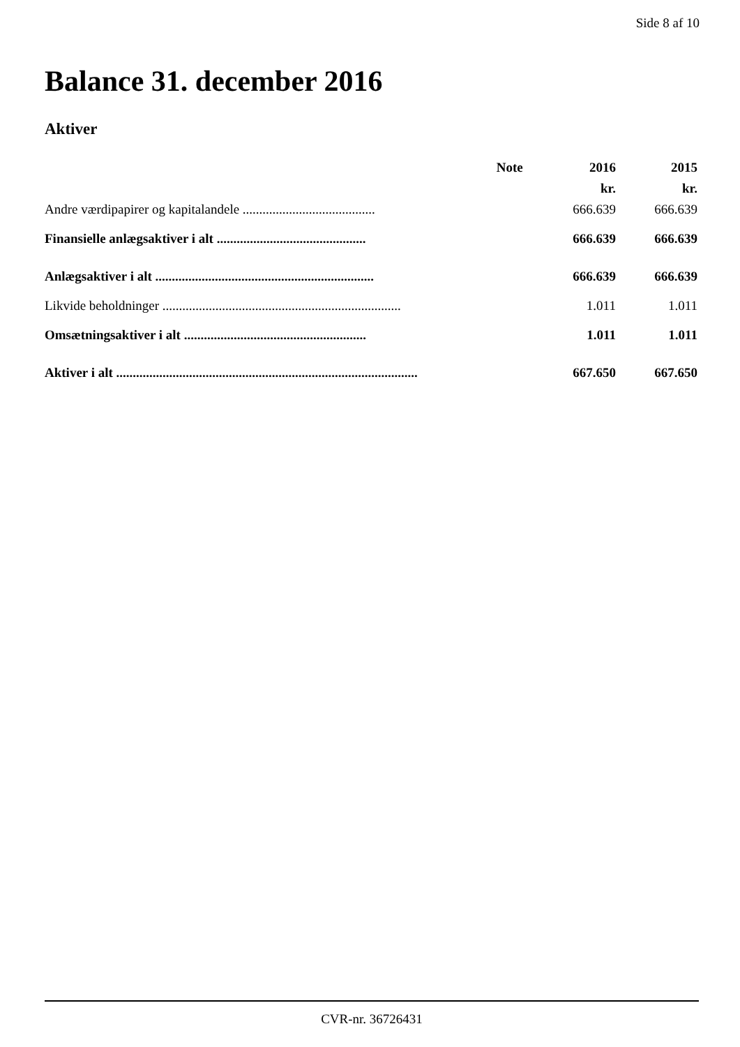Side 8 af 10
Balance 31. december 2016
Aktiver
| | Note | 2016 | 2015 |
| --- | --- | --- | --- |
| | | kr. | kr. |
| Andre værdipapirer og kapitalandele ........................................ | | 666.639 | 666.639 |
| Finansielle anlægsaktiver i alt ............................................. | | 666.639 | 666.639 |
| Anlægsaktiver i alt .................................................................. | | 666.639 | 666.639 |
| Likvide beholdninger ........................................................................ | | 1.011 | 1.011 |
| Omsætningsaktiver i alt ....................................................... | | 1.011 | 1.011 |
| Aktiver i alt ........................................................................................... | | 667.650 | 667.650 |
CVR-nr. 36726431